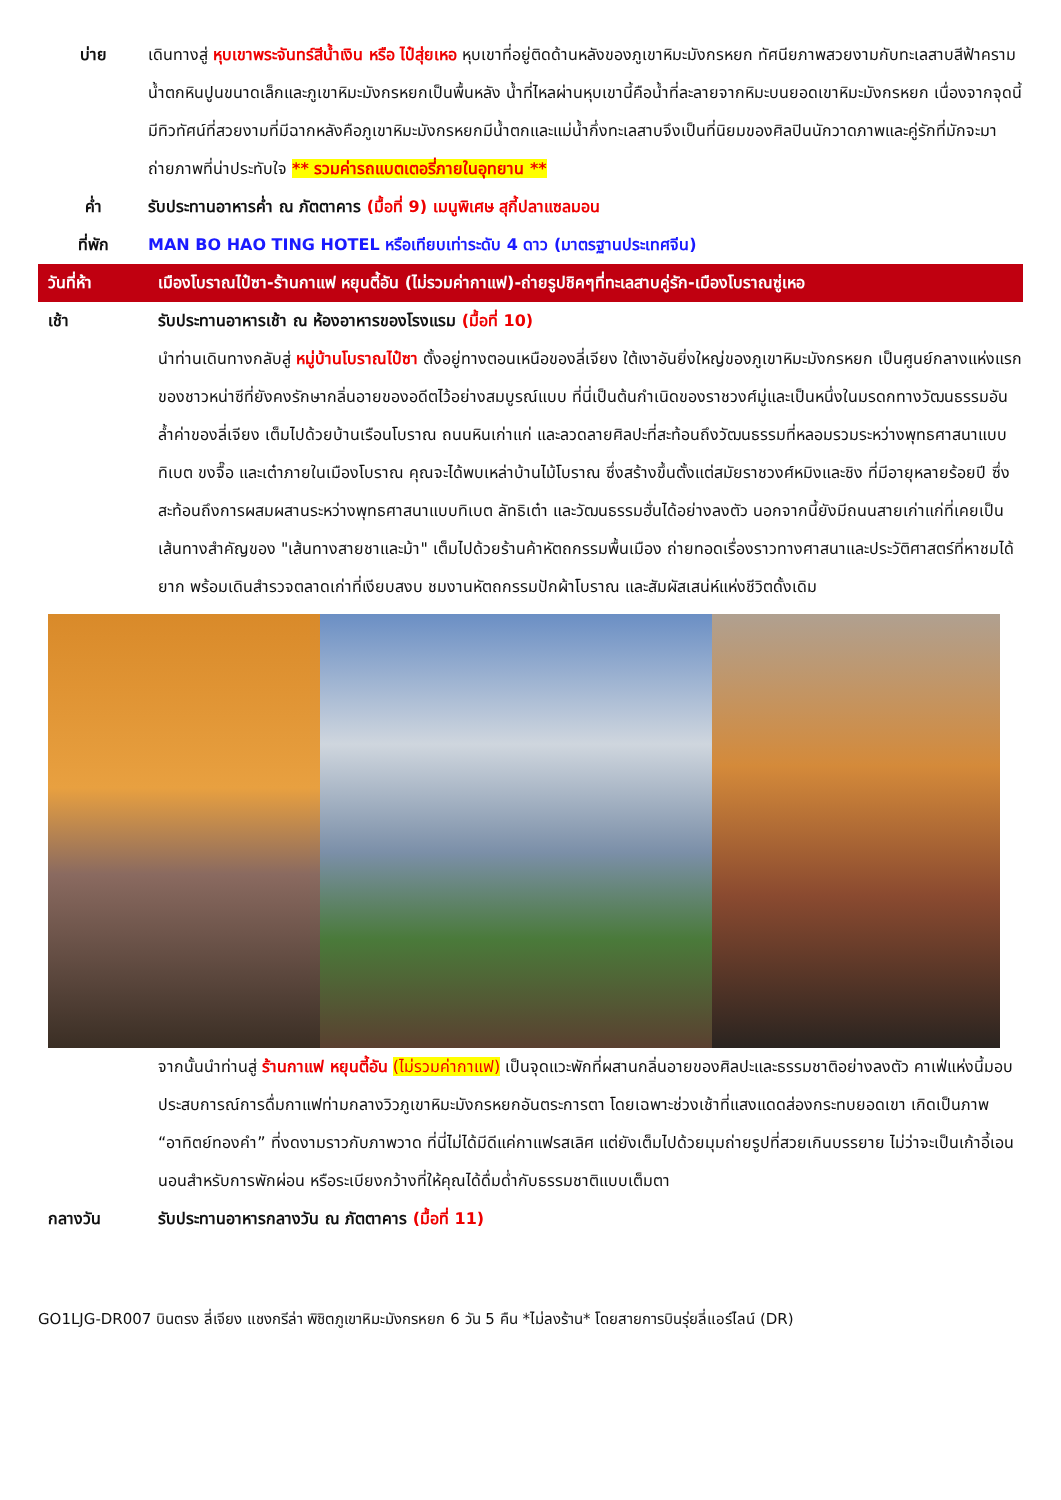บ่าย เดินทางสู่ หุบเขาพระจันทร์สีน้ำเงิน หรือ ไป๋สุ่ยเหอ หุบเขาที่อยู่ติดด้านหลังของภูเขาหิมะมังกรหยก ทัศนียภาพสวยงามกับทะเลสาบสีฟ้าคราม น้ำตกหินปูนขนาดเล็กและภูเขาหิมะมังกรหยกเป็นพื้นหลัง น้ำที่ไหลผ่านหุบเขานี้คือน้ำที่ละลายจากหิมะบนยอดเขาหิมะมังกรหยก เนื่องจากจุดนี้มีทิวทัศน์ที่สวยงามที่มีฉากหลังคือภูเขาหิมะมังกรหยกมีน้ำตกและแม่น้ำกึ่งทะเลสาบจึงเป็นที่นิยมของศิลปินนักวาดภาพและคู่รักที่มักจะมาถ่ายภาพที่น่าประทับใจ ** รวมค่ารถแบตเตอรี่ภายในอุทยาน **
ค่ำ รับประทานอาหารค่ำ ณ ภัตตาคาร (มื้อที่ 9) เมนูพิเศษ สุกี้ปลาแซลมอน
ที่พัก MAN BO HAO TING HOTEL หรือเทียบเท่าระดับ 4 ดาว (มาตรฐานประเทศจีน)
วันที่ห้า เมืองโบราณไป๋ซา-ร้านกาแฟ หยุนตี้อัน (ไม่รวมค่ากาแฟ)-ถ่ายรูปชิคๆที่ทะเลสาบคู่รัก-เมืองโบราณซู่เหอ
เช้า รับประทานอาหารเช้า ณ ห้องอาหารของโรงแรม (มื้อที่ 10)
นำท่านเดินทางกลับสู่ หมู่บ้านโบราณไป๋ซา ตั้งอยู่ทางตอนเหนือของลี่เจียง ใต้เงาอันยิ่งใหญ่ของภูเขาหิมะมังกรหยก เป็นศูนย์กลางแห่งแรกของชาวหน่าซีที่ยังคงรักษากลิ่นอายของอดีตไว้อย่างสมบูรณ์แบบ ที่นี่เป็นต้นกำเนิดของราชวงศ์มู่และเป็นหนึ่งในมรดกทางวัฒนธรรมอันล้ำค่าของลี่เจียง เต็มไปด้วยบ้านเรือนโบราณ ถนนหินเก่าแก่ และลวดลายศิลปะที่สะท้อนถึงวัฒนธรรมที่หลอมรวมระหว่างพุทธศาสนาแบบทิเบต ขงจื๊อ และเต๋าภายในเมืองโบราณ คุณจะได้พบเหล่าบ้านไม้โบราณ ซึ่งสร้างขึ้นตั้งแต่สมัยราชวงศ์หมิงและชิง ที่มีอายุหลายร้อยปี ซึ่งสะท้อนถึงการผสมผสานระหว่างพุทธศาสนาแบบทิเบต ลัทธิเต๋า และวัฒนธรรมฮั่นได้อย่างลงตัว นอกจากนี้ยังมีถนนสายเก่าแก่ที่เคยเป็นเส้นทางสำคัญของ "เส้นทางสายชาและม้า" เต็มไปด้วยร้านค้าหัตถกรรมพื้นเมือง ถ่ายทอดเรื่องราวทางศาสนาและประวัติศาสตร์ที่หาชมได้ยาก พร้อมเดินสำรวจตลาดเก่าที่เงียบสงบ ชมงานหัตถกรรมปักผ้าโบราณ และสัมผัสเสน่ห์แห่งชีวิตดั้งเดิม
จากนั้นนำท่านสู่ ร้านกาแฟ หยุนตี้อัน (ไม่รวมค่ากาแฟ) เป็นจุดแวะพักที่ผสานกลิ่นอายของศิลปะและธรรมชาติอย่างลงตัว คาเฟ่แห่งนี้มอบประสบการณ์การดื่มกาแฟท่ามกลางวิวภูเขาหิมะมังกรหยกอันตระการตา โดยเฉพาะช่วงเช้าที่แสงแดดส่องกระทบยอดเขา เกิดเป็นภาพ “อาทิตย์ทองคำ” ที่งดงามราวกับภาพวาด ที่นี่ไม่ได้มีดีแค่กาแฟรสเลิศ แต่ยังเต็มไปด้วยมุมถ่ายรูปที่สวยเกินบรรยาย ไม่ว่าจะเป็นเก้าอี้เอนนอนสำหรับการพักผ่อน หรือระเบียงกว้างที่ให้คุณได้ดื่มด่ำกับธรรมชาติแบบเต็มตา
กลางวัน รับประทานอาหารกลางวัน ณ ภัตตาคาร (มื้อที่ 11)
GO1LJG-DR007 บินตรง ลี่เจียง แชงกรีล่า พิชิตภูเขาหิมะมังกรหยก 6 วัน 5 คืน *ไม่ลงร้าน* โดยสายการบินรุ่ยลี่แอร์ไลน์ (DR)